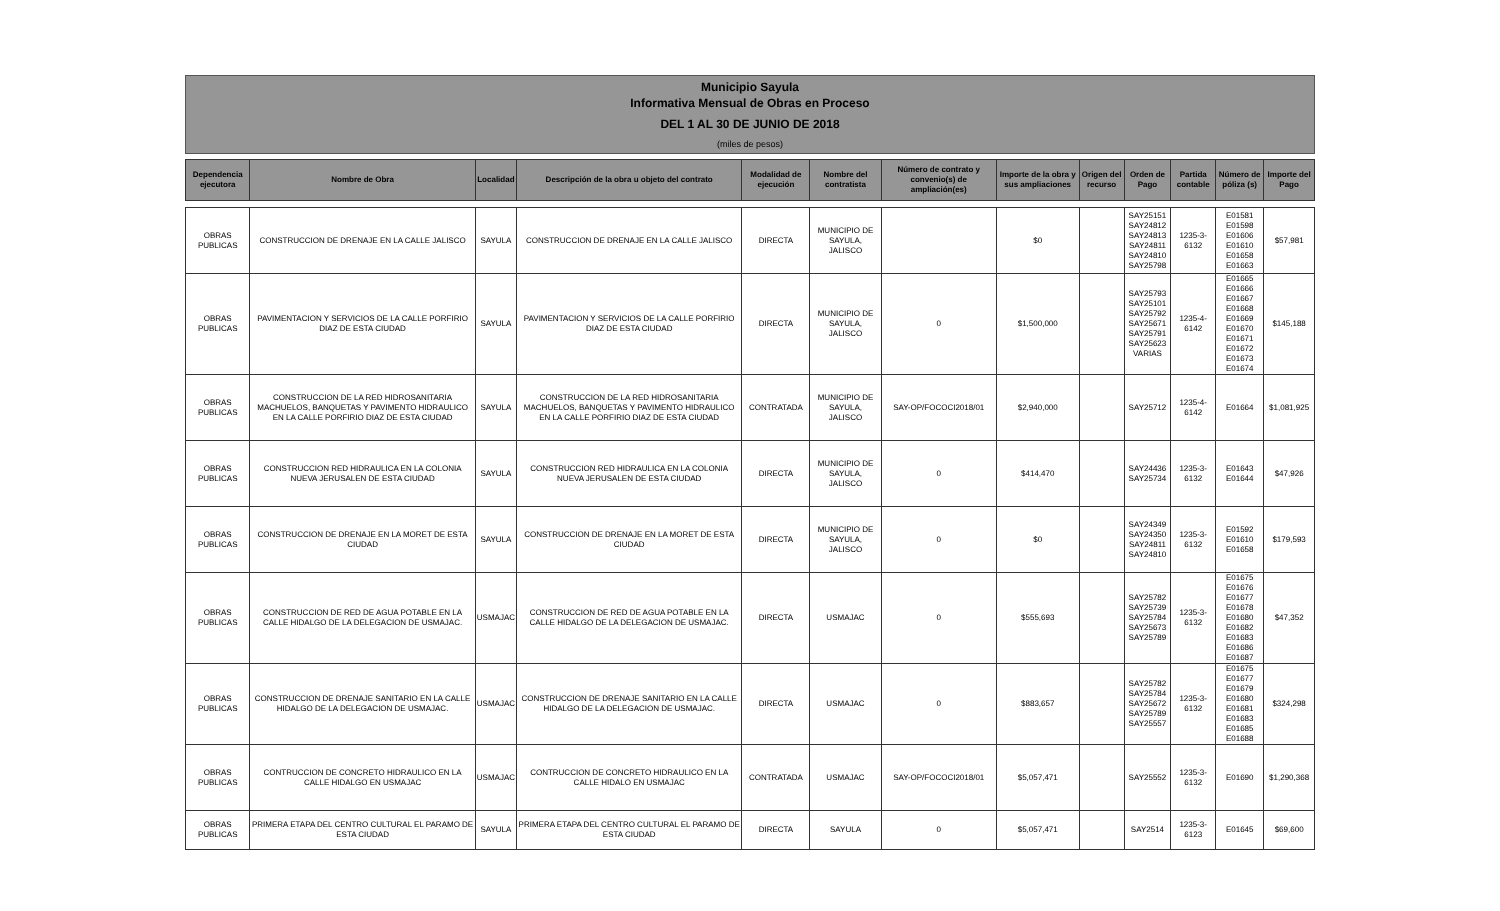Municipio Sayula
Informativa Mensual de Obras en Proceso
DEL 1 AL 30 DE JUNIO DE 2018
(miles de pesos)
| Dependencia ejecutora | Nombre de Obra | Localidad | Descripción de la obra u objeto del contrato | Modalidad de ejecución | Nombre del contratista | Número de contrato y convenio(s) de ampliación(es) | Importe de la obra y sus ampliaciones | Origen del recurso | Orden de Pago | Partida contable | Número de póliza (s) | Importe del Pago |
| --- | --- | --- | --- | --- | --- | --- | --- | --- | --- | --- | --- | --- |
| OBRAS PUBLICAS | CONSTRUCCION DE DRENAJE EN LA CALLE JALISCO | SAYULA | CONSTRUCCION DE DRENAJE EN LA CALLE JALISCO | DIRECTA | MUNICIPIO DE SAYULA, JALISCO | | $0 | | SAY25151 SAY24812 SAY24813 SAY24811 SAY24810 SAY25798 | 1235-3-6132 | E01581 E01598 E01606 E01610 E01658 E01663 | $57,981 |
| OBRAS PUBLICAS | PAVIMENTACION Y SERVICIOS DE LA CALLE PORFIRIO DIAZ DE ESTA CIUDAD | SAYULA | PAVIMENTACION Y SERVICIOS DE LA CALLE PORFIRIO DIAZ DE ESTA CIUDAD | DIRECTA | MUNICIPIO DE SAYULA, JALISCO | 0 | $1,500,000 | | SAY25793 SAY25101 SAY25792 SAY25671 SAY25791 SAY25623 VARIAS | 1235-4-6142 | E01665 E01666 E01667 E01668 E01669 E01670 E01671 E01672 E01673 E01674 | $145,188 |
| OBRAS PUBLICAS | CONSTRUCCION DE LA RED HIDROSANITARIA MACHUELOS, BANQUETAS Y PAVIMENTO HIDRAULICO EN LA CALLE PORFIRIO DIAZ DE ESTA CIUDAD | SAYULA | CONSTRUCCION DE LA RED HIDROSANITARIA MACHUELOS, BANQUETAS Y PAVIMENTO HIDRAULICO EN LA CALLE PORFIRIO DIAZ DE ESTA CIUDAD | CONTRATADA | MUNICIPIO DE SAYULA, JALISCO | SAY-OP/FOCOCI2018/01 | $2,940,000 | | SAY25712 | 1235-4-6142 | E01664 | $1,081,925 |
| OBRAS PUBLICAS | CONSTRUCCION RED HIDRAULICA EN LA COLONIA NUEVA JERUSALEN DE ESTA CIUDAD | SAYULA | CONSTRUCCION RED HIDRAULICA EN LA COLONIA NUEVA JERUSALEN DE ESTA CIUDAD | DIRECTA | MUNICIPIO DE SAYULA, JALISCO | 0 | $414,470 | | SAY24436 SAY25734 | 1235-3-6132 | E01643 E01644 | $47,926 |
| OBRAS PUBLICAS | CONSTRUCCION DE DRENAJE EN LA MORET DE ESTA CIUDAD | SAYULA | CONSTRUCCION DE DRENAJE EN LA MORET DE ESTA CIUDAD | DIRECTA | MUNICIPIO DE SAYULA, JALISCO | 0 | $0 | | SAY24349 SAY24350 SAY24811 SAY24810 | 1235-3-6132 | E01592 E01610 E01658 | $179,593 |
| OBRAS PUBLICAS | CONSTRUCCION DE RED DE AGUA POTABLE EN LA CALLE HIDALGO DE LA DELEGACION DE USMAJAC. | USMAJAC | CONSTRUCCION DE RED DE AGUA POTABLE EN LA CALLE HIDALGO DE LA DELEGACION DE USMAJAC. | DIRECTA | USMAJAC | 0 | $555,693 | | SAY25782 SAY25739 SAY25784 SAY25673 SAY25789 | 1235-3-6132 | E01675 E01676 E01677 E01678 E01680 E01682 E01683 E01686 E01687 | $47,352 |
| OBRAS PUBLICAS | CONSTRUCCION DE DRENAJE SANITARIO EN LA CALLE HIDALGO DE LA DELEGACION DE USMAJAC. | USMAJAC | CONSTRUCCION DE DRENAJE SANITARIO EN LA CALLE HIDALGO DE LA DELEGACION DE USMAJAC. | DIRECTA | USMAJAC | 0 | $883,657 | | SAY25782 SAY25784 SAY25672 SAY25789 SAY25557 | 1235-3-6132 | E01675 E01677 E01679 E01680 E01681 E01683 E01685 E01688 | $324,298 |
| OBRAS PUBLICAS | CONTRUCCION DE CONCRETO HIDRAULICO EN LA CALLE HIDALGO EN USMAJAC | USMAJAC | CONTRUCCION DE CONCRETO HIDRAULICO EN LA CALLE HIDALO EN USMAJAC | CONTRATADA | USMAJAC | SAY-OP/FOCOCI2018/01 | $5,057,471 | | SAY25552 | 1235-3-6132 | E01690 | $1,290,368 |
| OBRAS PUBLICAS | PRIMERA ETAPA DEL CENTRO CULTURAL EL PARAMO DE ESTA CIUDAD | SAYULA | PRIMERA ETAPA DEL CENTRO CULTURAL EL PARAMO DE ESTA CIUDAD | DIRECTA | SAYULA | 0 | $5,057,471 | | SAY2514 | 1235-3-6123 | E01645 | $69,600 |